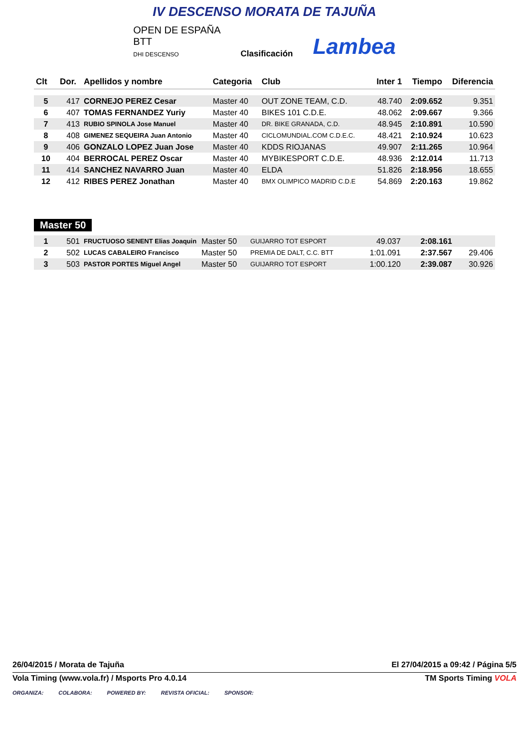IV DESCENSO MORATA DE TAJUÑA
OPEN DE ESPAÑA
BTT
DHI DESCENSO
Clasificación
Lambea
| Clt | Dor. | Apellidos y nombre | Categoria | Club | Inter 1 | Tiempo | Diferencia |
| --- | --- | --- | --- | --- | --- | --- | --- |
| 5 | 417 | CORNEJO PEREZ Cesar | Master 40 | OUT ZONE TEAM, C.D. | 48.740 | 2:09.652 | 9.351 |
| 6 | 407 | TOMAS FERNANDEZ Yuriy | Master 40 | BIKES 101 C.D.E. | 48.062 | 2:09.667 | 9.366 |
| 7 | 413 | RUBIO SPINOLA Jose Manuel | Master 40 | DR. BIKE GRANADA, C.D. | 48.945 | 2:10.891 | 10.590 |
| 8 | 408 | GIMENEZ SEQUEIRA Juan Antonio | Master 40 | CICLOMUNDIAL.COM C.D.E.C. | 48.421 | 2:10.924 | 10.623 |
| 9 | 406 | GONZALO LOPEZ Juan Jose | Master 40 | KDDS RIOJANAS | 49.907 | 2:11.265 | 10.964 |
| 10 | 404 | BERROCAL PEREZ Oscar | Master 40 | MYBIKESPORT C.D.E. | 48.936 | 2:12.014 | 11.713 |
| 11 | 414 | SANCHEZ NAVARRO Juan | Master 40 | ELDA | 51.826 | 2:18.956 | 18.655 |
| 12 | 412 | RIBES PEREZ Jonathan | Master 40 | BMX OLIMPICO MADRID C.D.E | 54.869 | 2:20.163 | 19.862 |
Master 50
| 1 | 501 | FRUCTUOSO SENENT Elias Joaquin | Master 50 | GUIJARRO TOT ESPORT | 49.037 | 2:08.161 | |
| 2 | 502 | LUCAS CABALEIRO Francisco | Master 50 | PREMIA DE DALT, C.C. BTT | 1:01.091 | 2:37.567 | 29.406 |
| 3 | 503 | PASTOR PORTES Miguel Angel | Master 50 | GUIJARRO TOT ESPORT | 1:00.120 | 2:39.087 | 30.926 |
26/04/2015 / Morata de Tajuña El 27/04/2015 a 09:42 / Página 5/5
Vola Timing (www.vola.fr) / Msports Pro 4.0.14 TM Sports Timing VOLA
ORGANIZA: COLABORA: POWERED BY: REVISTA OFICIAL: SPONSOR: